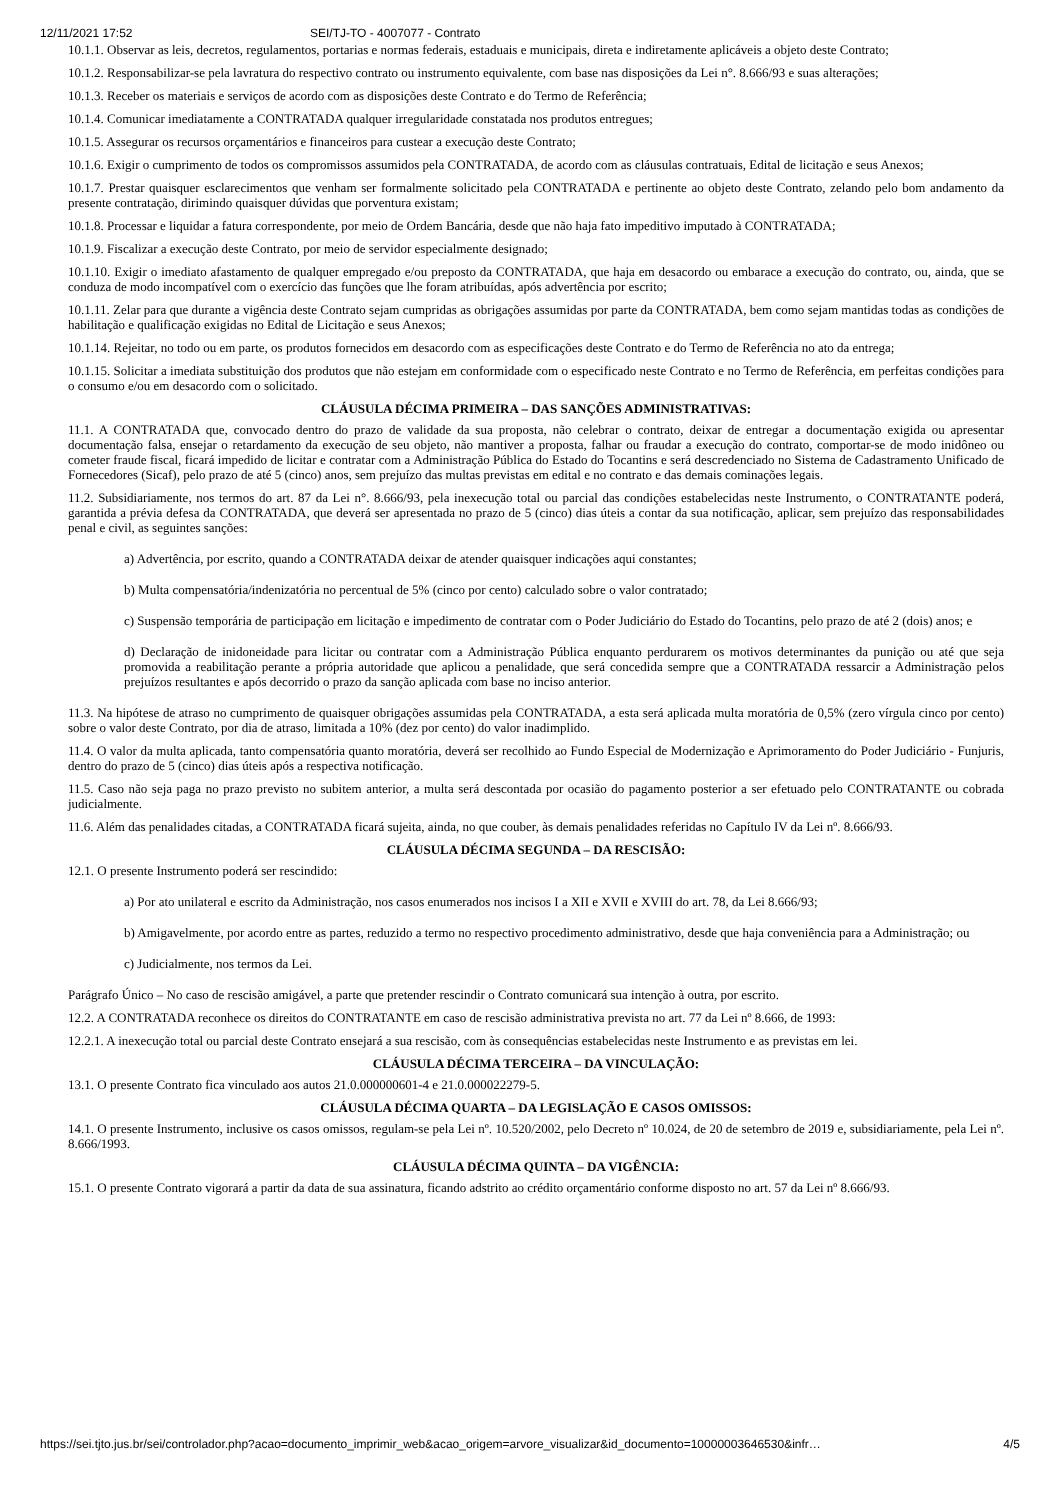12/11/2021 17:52 SEI/TJ-TO - 4007077 - Contrato
10.1.1. Observar as leis, decretos, regulamentos, portarias e normas federais, estaduais e municipais, direta e indiretamente aplicáveis a objeto deste Contrato;
10.1.2. Responsabilizar-se pela lavratura do respectivo contrato ou instrumento equivalente, com base nas disposições da Lei n°. 8.666/93 e suas alterações;
10.1.3. Receber os materiais e serviços de acordo com as disposições deste Contrato e do Termo de Referência;
10.1.4. Comunicar imediatamente a CONTRATADA qualquer irregularidade constatada nos produtos entregues;
10.1.5. Assegurar os recursos orçamentários e financeiros para custear a execução deste Contrato;
10.1.6. Exigir o cumprimento de todos os compromissos assumidos pela CONTRATADA, de acordo com as cláusulas contratuais, Edital de licitação e seus Anexos;
10.1.7. Prestar quaisquer esclarecimentos que venham ser formalmente solicitado pela CONTRATADA e pertinente ao objeto deste Contrato, zelando pelo bom andamento da presente contratação, dirimindo quaisquer dúvidas que porventura existam;
10.1.8. Processar e liquidar a fatura correspondente, por meio de Ordem Bancária, desde que não haja fato impeditivo imputado à CONTRATADA;
10.1.9. Fiscalizar a execução deste Contrato, por meio de servidor especialmente designado;
10.1.10. Exigir o imediato afastamento de qualquer empregado e/ou preposto da CONTRATADA, que haja em desacordo ou embarace a execução do contrato, ou, ainda, que se conduza de modo incompatível com o exercício das funções que lhe foram atribuídas, após advertência por escrito;
10.1.11. Zelar para que durante a vigência deste Contrato sejam cumpridas as obrigações assumidas por parte da CONTRATADA, bem como sejam mantidas todas as condições de habilitação e qualificação exigidas no Edital de Licitação e seus Anexos;
10.1.14. Rejeitar, no todo ou em parte, os produtos fornecidos em desacordo com as especificações deste Contrato e do Termo de Referência no ato da entrega;
10.1.15. Solicitar a imediata substituição dos produtos que não estejam em conformidade com o especificado neste Contrato e no Termo de Referência, em perfeitas condições para o consumo e/ou em desacordo com o solicitado.
CLÁUSULA DÉCIMA PRIMEIRA – DAS SANÇÕES ADMINISTRATIVAS:
11.1. A CONTRATADA que, convocado dentro do prazo de validade da sua proposta, não celebrar o contrato, deixar de entregar a documentação exigida ou apresentar documentação falsa, ensejar o retardamento da execução de seu objeto, não mantiver a proposta, falhar ou fraudar a execução do contrato, comportar-se de modo inidôneo ou cometer fraude fiscal, ficará impedido de licitar e contratar com a Administração Pública do Estado do Tocantins e será descredenciado no Sistema de Cadastramento Unificado de Fornecedores (Sicaf), pelo prazo de até 5 (cinco) anos, sem prejuízo das multas previstas em edital e no contrato e das demais cominações legais.
11.2. Subsidiariamente, nos termos do art. 87 da Lei n°. 8.666/93, pela inexecução total ou parcial das condições estabelecidas neste Instrumento, o CONTRATANTE poderá, garantida a prévia defesa da CONTRATADA, que deverá ser apresentada no prazo de 5 (cinco) dias úteis a contar da sua notificação, aplicar, sem prejuízo das responsabilidades penal e civil, as seguintes sanções:
a) Advertência, por escrito, quando a CONTRATADA deixar de atender quaisquer indicações aqui constantes;
b) Multa compensatória/indenizatória no percentual de 5% (cinco por cento) calculado sobre o valor contratado;
c) Suspensão temporária de participação em licitação e impedimento de contratar com o Poder Judiciário do Estado do Tocantins, pelo prazo de até 2 (dois) anos; e
d) Declaração de inidoneidade para licitar ou contratar com a Administração Pública enquanto perdurarem os motivos determinantes da punição ou até que seja promovida a reabilitação perante a própria autoridade que aplicou a penalidade, que será concedida sempre que a CONTRATADA ressarcir a Administração pelos prejuízos resultantes e após decorrido o prazo da sanção aplicada com base no inciso anterior.
11.3. Na hipótese de atraso no cumprimento de quaisquer obrigações assumidas pela CONTRATADA, a esta será aplicada multa moratória de 0,5% (zero vírgula cinco por cento) sobre o valor deste Contrato, por dia de atraso, limitada a 10% (dez por cento) do valor inadimplido.
11.4. O valor da multa aplicada, tanto compensatória quanto moratória, deverá ser recolhido ao Fundo Especial de Modernização e Aprimoramento do Poder Judiciário - Funjuris, dentro do prazo de 5 (cinco) dias úteis após a respectiva notificação.
11.5. Caso não seja paga no prazo previsto no subitem anterior, a multa será descontada por ocasião do pagamento posterior a ser efetuado pelo CONTRATANTE ou cobrada judicialmente.
11.6. Além das penalidades citadas, a CONTRATADA ficará sujeita, ainda, no que couber, às demais penalidades referidas no Capítulo IV da Lei nº. 8.666/93.
CLÁUSULA DÉCIMA SEGUNDA – DA RESCISÃO:
12.1. O presente Instrumento poderá ser rescindido:
a) Por ato unilateral e escrito da Administração, nos casos enumerados nos incisos I a XII e XVII e XVIII do art. 78, da Lei 8.666/93;
b) Amigavelmente, por acordo entre as partes, reduzido a termo no respectivo procedimento administrativo, desde que haja conveniência para a Administração; ou
c) Judicialmente, nos termos da Lei.
Parágrafo Único – No caso de rescisão amigável, a parte que pretender rescindir o Contrato comunicará sua intenção à outra, por escrito.
12.2. A CONTRATADA reconhece os direitos do CONTRATANTE em caso de rescisão administrativa prevista no art. 77 da Lei nº 8.666, de 1993:
12.2.1. A inexecução total ou parcial deste Contrato ensejará a sua rescisão, com às consequências estabelecidas neste Instrumento e as previstas em lei.
CLÁUSULA DÉCIMA TERCEIRA – DA VINCULAÇÃO:
13.1. O presente Contrato fica vinculado aos autos 21.0.000000601-4 e 21.0.000022279-5.
CLÁUSULA DÉCIMA QUARTA – DA LEGISLAÇÃO E CASOS OMISSOS:
14.1. O presente Instrumento, inclusive os casos omissos, regulam-se pela Lei nº. 10.520/2002, pelo Decreto nº 10.024, de 20 de setembro de 2019 e, subsidiariamente, pela Lei nº. 8.666/1993.
CLÁUSULA DÉCIMA QUINTA – DA VIGÊNCIA:
15.1. O presente Contrato vigorará a partir da data de sua assinatura, ficando adstrito ao crédito orçamentário conforme disposto no art. 57 da Lei nº 8.666/93.
https://sei.tjto.jus.br/sei/controlador.php?acao=documento_imprimir_web&acao_origem=arvore_visualizar&id_documento=10000003646530&infr… 4/5